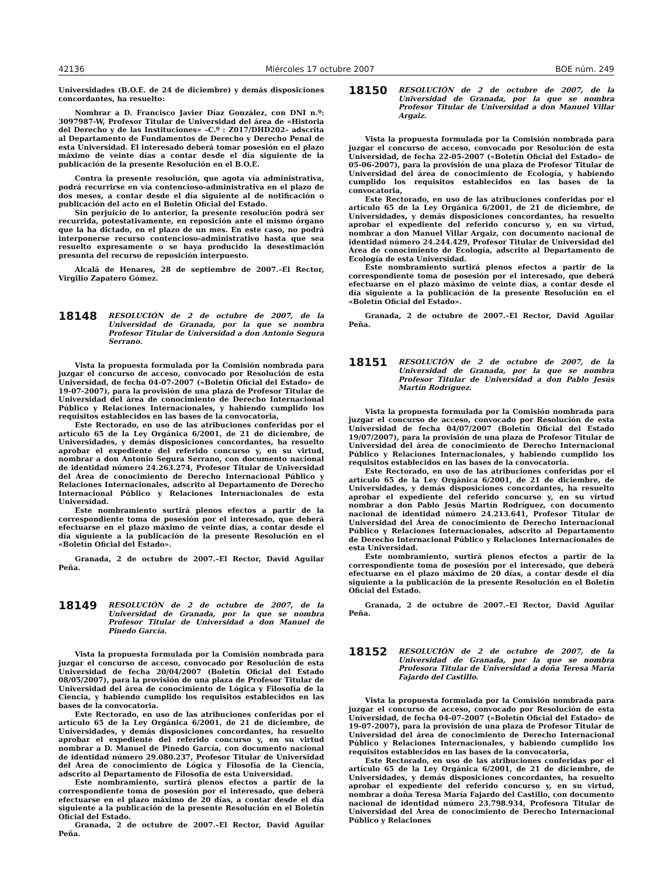42136 Miércoles 17 octubre 2007 BOE núm. 249
Universidades (B.O.E. de 24 de diciembre) y demás disposiciones concordantes, ha resuelto:
Nombrar a D. Francisco Javier Díaz González, con DNI n.º: 3097987-W, Profesor Titular de Universidad del área de «Historia del Derecho y de las Instituciones» –C.º : Z017/DHD202– adscrita al Departamento de Fundamentos de Derecho y Derecho Penal de esta Universidad. El interesado deberá tomar posesión en el plazo máximo de veinte días a contar desde el día siguiente de la publicación de la presente Resolución en el B.O.E.
Contra la presente resolución, que agota vía administrativa, podrá recurrirse en vía contencioso-administrativa en el plazo de dos meses, a contar desde el día siguiente al de notificación o publicación del acto en el Boletín Oficial del Estado.
Sin perjuicio de lo anterior, la presente resolución podrá ser recurrida, potestativamente, en reposición ante el mismo órgano que la ha dictado, en el plazo de un mes. En este caso, no podrá interponerse recurso contencioso-administrativo hasta que sea resuelto expresamente o se haya producido la desestimación presunta del recurso de reposición interpuesto.
Alcalá de Henares, 28 de septiembre de 2007.–El Rector, Virgilio Zapatero Gómez.
18148
RESOLUCIÓN de 2 de octubre de 2007, de la Universidad de Granada, por la que se nombra Profesor Titular de Universidad a don Antonio Segura Serrano.
Vista la propuesta formulada por la Comisión nombrada para juzgar el concurso de acceso, convocado por Resolución de esta Universidad, de fecha 04-07-2007 («Boletín Oficial del Estado» de 19-07-2007), para la provisión de una plaza de Profesor Titular de Universidad del área de conocimiento de Derecho Internacional Público y Relaciones Internacionales, y habiendo cumplido los requisitos establecidos en las bases de la convocatoria,
Este Rectorado, en uso de las atribuciones conferidas por el artículo 65 de la Ley Orgánica 6/2001, de 21 de diciembre, de Universidades, y demás disposiciones concordantes, ha resuelto aprobar el expediente del referido concurso y, en su virtud, nombrar a don Antonio Segura Serrano, con documento nacional de identidad número 24.263.274, Profesor Titular de Universidad del Área de conocimiento de Derecho Internacional Público y Relaciones Internacionales, adscrito al Departamento de Derecho Internacional Público y Relaciones Internacionales de esta Universidad.
Este nombramiento surtirá plenos efectos a partir de la correspondiente toma de posesión por el interesado, que deberá efectuarse en el plazo máximo de veinte días, a contar desde el día siguiente a la publicación de la presente Resolución en el «Boletín Oficial del Estado».
Granada, 2 de octubre de 2007.–El Rector, David Aguilar Peña.
18149
RESOLUCIÓN de 2 de octubre de 2007, de la Universidad de Granada, por la que se nombra Profesor Titular de Universidad a don Manuel de Pinedo García.
Vista la propuesta formulada por la Comisión nombrada para juzgar el concurso de acceso, convocado por Resolución de esta Universidad de fecha 20/04/2007 (Boletín Oficial del Estado 08/05/2007), para la provisión de una plaza de Profesor Titular de Universidad del área de conocimiento de Lógica y Filosofía de la Ciencia, y habiendo cumplido los requisitos establecidos en las bases de la convocatoria.
Este Rectorado, en uso de las atribuciones conferidas por el artículo 65 de la Ley Orgánica 6/2001, de 21 de diciembre, de Universidades, y demás disposiciones concordantes, ha resuelto aprobar el expediente del referido concurso y, en su virtud nombrar a D. Manuel de Pinedo García, con documento nacional de identidad número 29.080.237, Profesor Titular de Universidad del Área de conocimiento de Lógica y Filosofía de la Ciencia, adscrito al Departamento de Filosofía de esta Universidad.
Este nombramiento, surtirá plenos efectos a partir de la correspondiente toma de posesión por el interesado, que deberá efectuarse en el plazo máximo de 20 días, a contar desde el día siguiente a la publicación de la presente Resolución en el Boletín Oficial del Estado.
Granada, 2 de octubre de 2007.–El Rector, David Aguilar Peña.
18150
RESOLUCIÓN de 2 de octubre de 2007, de la Universidad de Granada, por la que se nombra Profesor Titular de Universidad a don Manuel Villar Argaiz.
Vista la propuesta formulada por la Comisión nombrada para juzgar el concurso de acceso, convocado por Resolución de esta Universidad, de fecha 22-05-2007 («Boletín Oficial del Estado» de 05-06-2007), para la provisión de una plaza de Profesor Titular de Universidad del área de conocimiento de Ecología, y habiendo cumplido los requisitos establecidos en las bases de la convocatoria,
Este Rectorado, en uso de las atribuciones conferidas por el artículo 65 de la Ley Orgánica 6/2001, de 21 de diciembre, de Universidades, y demás disposiciones concordantes, ha resuelto aprobar el expediente del referido concurso y, en su virtud, nombrar a don Manuel Villar Argaiz, con documento nacional de identidad número 24.244.429, Profesor Titular de Universidad del Área de conocimiento de Ecología, adscrito al Departamento de Ecología de esta Universidad.
Este nombramiento surtirá plenos efectos a partir de la correspondiente toma de posesión por el interesado, que deberá efectuarse en el plazo máximo de veinte días, a contar desde el día siguiente a la publicación de la presente Resolución en el «Boletín Oficial del Estado».
Granada, 2 de octubre de 2007.–El Rector, David Aguilar Peña.
18151
RESOLUCIÓN de 2 de octubre de 2007, de la Universidad de Granada, por la que se nombra Profesor Titular de Universidad a don Pablo Jesús Martín Rodríguez.
Vista la propuesta formulada por la Comisión nombrada para juzgar el concurso de acceso, convocado por Resolución de esta Universidad de fecha 04/07/2007 (Boletín Oficial del Estado 19/07/2007), para la provisión de una plaza de Profesor Titular de Universidad del área de conocimiento de Derecho Internacional Público y Relaciones Internacionales, y habiendo cumplido los requisitos establecidos en las bases de la convocatoria.
Este Rectorado, en uso de las atribuciones conferidas por el artículo 65 de la Ley Orgánica 6/2001, de 21 de diciembre, de Universidades, y demás disposiciones concordantes, ha resuelto aprobar el expediente del referido concurso y, en su virtud nombrar a don Pablo Jesús Martín Rodríguez, con documento nacional de identidad número 24.213.641, Profesor Titular de Universidad del Área de conocimiento de Derecho Internacional Público y Relaciones Internacionales, adscrito al Departamento de Derecho Internacional Público y Relaciones Internacionales de esta Universidad.
Este nombramiento, surtirá plenos efectos a partir de la correspondiente toma de posesión por el interesado, que deberá efectuarse en el plazo máximo de 20 días, a contar desde el día siguiente a la publicación de la presente Resolución en el Boletín Oficial del Estado.
Granada, 2 de octubre de 2007.–El Rector, David Aguilar Peña.
18152
RESOLUCIÓN de 2 de octubre de 2007, de la Universidad de Granada, por la que se nombra Profesora Titular de Universidad a doña Teresa María Fajardo del Castillo.
Vista la propuesta formulada por la Comisión nombrada para juzgar el concurso de acceso, convocado por Resolución de esta Universidad, de fecha 04-07-2007 («Boletín Oficial del Estado» de 19-07-2007), para la provisión de una plaza de Profesor Titular de Universidad del área de conocimiento de Derecho Internacional Público y Relaciones Internacionales, y habiendo cumplido los requisitos establecidos en las bases de la convocatoria,
Este Rectorado, en uso de las atribuciones conferidas por el artículo 65 de la Ley Orgánica 6/2001, de 21 de diciembre, de Universidades, y demás disposiciones concordantes, ha resuelto aprobar el expediente del referido concurso y, en su virtud, nombrar a doña Teresa María Fajardo del Castillo, con documento nacional de identidad número 23.798.934, Profesora Titular de Universidad del Área de conocimiento de Derecho Internacional Público y Relaciones